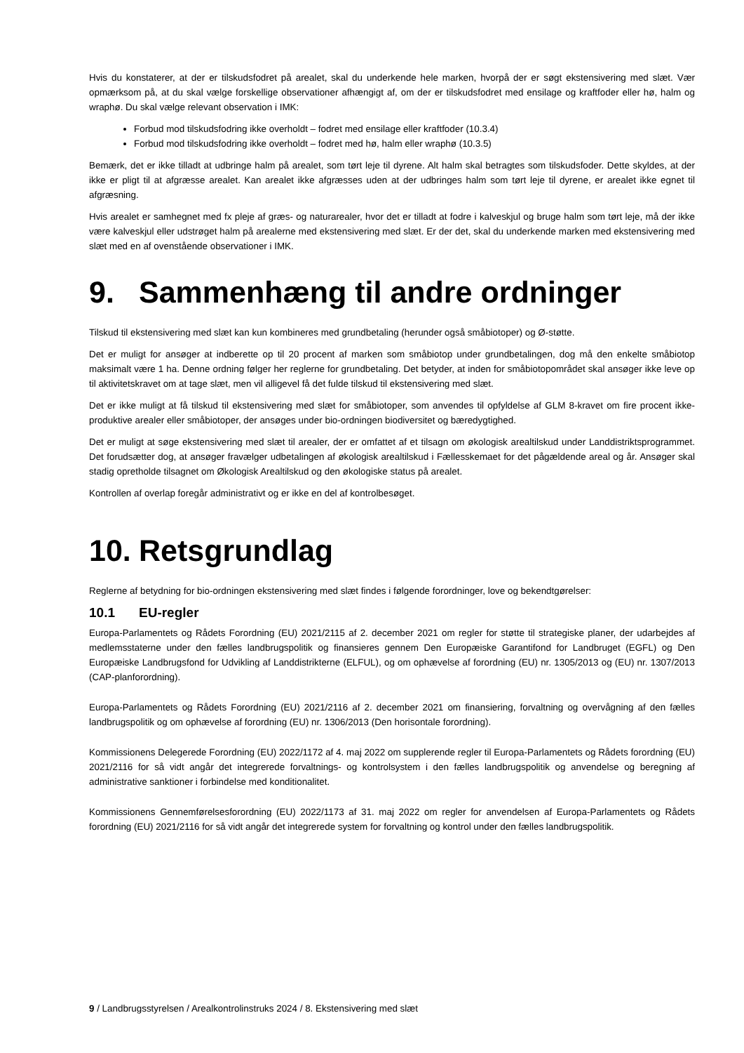Hvis du konstaterer, at der er tilskudsfodret på arealet, skal du underkende hele marken, hvorpå der er søgt ekstensivering med slæt. Vær opmærksom på, at du skal vælge forskellige observationer afhængigt af, om der er tilskudsfodret med ensilage og kraftfoder eller hø, halm og wraphø. Du skal vælge relevant observation i IMK:
Forbud mod tilskudsfodring ikke overholdt – fodret med ensilage eller kraftfoder (10.3.4)
Forbud mod tilskudsfodring ikke overholdt – fodret med hø, halm eller wraphø (10.3.5)
Bemærk, det er ikke tilladt at udbringe halm på arealet, som tørt leje til dyrene. Alt halm skal betragtes som tilskudsfoder. Dette skyldes, at der ikke er pligt til at afgræsse arealet. Kan arealet ikke afgræsses uden at der udbringes halm som tørt leje til dyrene, er arealet ikke egnet til afgræsning.
Hvis arealet er samhegnet med fx pleje af græs- og naturarealer, hvor det er tilladt at fodre i kalveskjul og bruge halm som tørt leje, må der ikke være kalveskjul eller udstrøget halm på arealerne med ekstensivering med slæt. Er der det, skal du underkende marken med ekstensivering med slæt med en af ovenstående observationer i IMK.
9. Sammenhæng til andre ordninger
Tilskud til ekstensivering med slæt kan kun kombineres med grundbetaling (herunder også småbiotoper) og Ø-støtte.
Det er muligt for ansøger at indberette op til 20 procent af marken som småbiotop under grundbetalingen, dog må den enkelte småbiotop maksimalt være 1 ha. Denne ordning følger her reglerne for grundbetaling. Det betyder, at inden for småbiotopområdet skal ansøger ikke leve op til aktivitetskravet om at tage slæt, men vil alligevel få det fulde tilskud til ekstensivering med slæt.
Det er ikke muligt at få tilskud til ekstensivering med slæt for småbiotoper, som anvendes til opfyldelse af GLM 8-kravet om fire procent ikke-produktive arealer eller småbiotoper, der ansøges under bio-ordningen biodiversitet og bæredygtighed.
Det er muligt at søge ekstensivering med slæt til arealer, der er omfattet af et tilsagn om økologisk arealtilskud under Landdistriktsprogrammet. Det forudsætter dog, at ansøger fravælger udbetalingen af økologisk arealtilskud i Fællesskemaet for det pågældende areal og år. Ansøger skal stadig opretholde tilsagnet om Økologisk Arealtilskud og den økologiske status på arealet.
Kontrollen af overlap foregår administrativt og er ikke en del af kontrolbesøget.
10. Retsgrundlag
Reglerne af betydning for bio-ordningen ekstensivering med slæt findes i følgende forordninger, love og bekendtgørelser:
10.1 EU-regler
Europa-Parlamentets og Rådets Forordning (EU) 2021/2115 af 2. december 2021 om regler for støtte til strategiske planer, der udarbejdes af medlemsstaterne under den fælles landbrugspolitik og finansieres gennem Den Europæiske Garantifond for Landbruget (EGFL) og Den Europæiske Landbrugsfond for Udvikling af Landdistrikterne (ELFUL), og om ophævelse af forordning (EU) nr. 1305/2013 og (EU) nr. 1307/2013 (CAP-planforordning).
Europa-Parlamentets og Rådets Forordning (EU) 2021/2116 af 2. december 2021 om finansiering, forvaltning og overvågning af den fælles landbrugspolitik og om ophævelse af forordning (EU) nr. 1306/2013 (Den horisontale forordning).
Kommissionens Delegerede Forordning (EU) 2022/1172 af 4. maj 2022 om supplerende regler til Europa-Parlamentets og Rådets forordning (EU) 2021/2116 for så vidt angår det integrerede forvaltnings- og kontrolsystem i den fælles landbrugspolitik og anvendelse og beregning af administrative sanktioner i forbindelse med konditionalitet.
Kommissionens Gennemførelsesforordning (EU) 2022/1173 af 31. maj 2022 om regler for anvendelsen af Europa-Parlamentets og Rådets forordning (EU) 2021/2116 for så vidt angår det integrerede system for forvaltning og kontrol under den fælles landbrugspolitik.
9 / Landbrugsstyrelsen / Arealkontrolinstruks 2024 / 8. Ekstensivering med slæt